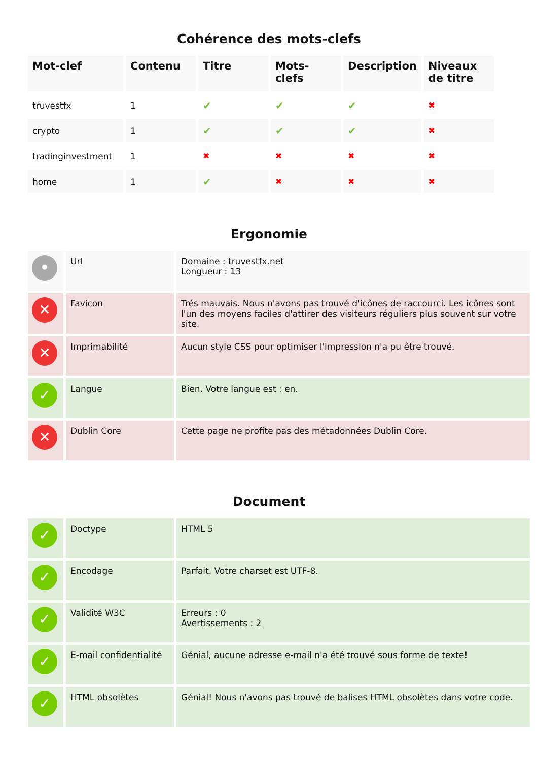Cohérence des mots-clefs
| Mot-clef | Contenu | Titre | Mots-clefs | Description | Niveaux de titre |
| --- | --- | --- | --- | --- | --- |
| truvestfx | 1 | ✔ | ✔ | ✔ | ✖ |
| crypto | 1 | ✔ | ✔ | ✔ | ✖ |
| tradinginvestment | 1 | ✖ | ✖ | ✖ | ✖ |
| home | 1 | ✔ | ✖ | ✖ | ✖ |
Ergonomie
| • | Url | Domaine : truvestfx.net Longueur : 13 |
| ✕ | Favicon | Trés mauvais. Nous n'avons pas trouvé d'icônes de raccourci. Les icônes sont l'un des moyens faciles d'attirer des visiteurs réguliers plus souvent sur votre site. |
| ✕ | Imprimabilité | Aucun style CSS pour optimiser l'impression n'a pu être trouvé. |
| ✓ | Langue | Bien. Votre langue est : en. |
| ✕ | Dublin Core | Cette page ne profite pas des métadonnées Dublin Core. |
Document
| ✓ | Doctype | HTML 5 |
| ✓ | Encodage | Parfait. Votre charset est UTF-8. |
| ✓ | Validité W3C | Erreurs : 0 Avertissements : 2 |
| ✓ | E-mail confidentialité | Génial, aucune adresse e-mail n'a été trouvé sous forme de texte! |
| ✓ | HTML obsolètes | Génial! Nous n'avons pas trouvé de balises HTML obsolètes dans votre code. |